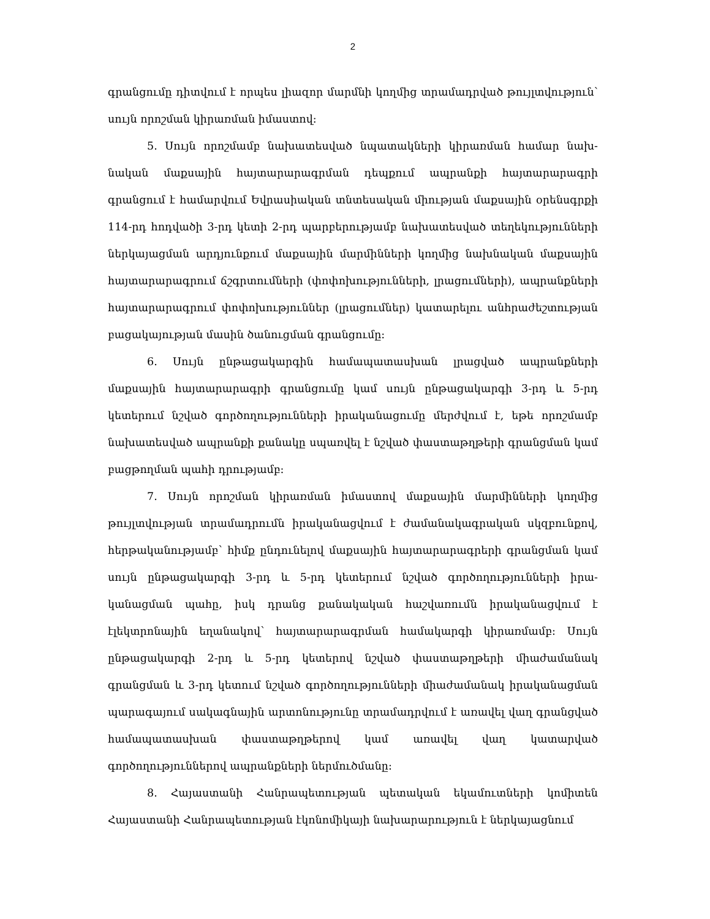2
գրանցումը դիտվում է որպես լիազոր մարմնի կողմից տրամադրված թույլտվու­թյուն՝ սույն որոշման կիրառման իմաստով:
5. Սույն որոշմամբ նախատեսված նպատակների կիրառման համար նախ­նական մաքսային հայտարարագրման դեպքում ապրանքի հայտարարագրի գրանցում է համարվում Եվրասիական տնտեսական միության մաքսային օրենսգրքի 114-րդ հոդվածի 3-րդ կետի 2-րդ պարբերությամբ նախատեսված տեղեկությունների ներկայացման արդյունքում մաքսային մարմինների կողմից նախնական մաքսային հայտարարագրում ճշգրտումների (փոփոխությունների, լրացումների), ապրանքների հայտարարագրում փոփոխություններ (լրացումներ) կատարելու անհրաժեշտության բացակայության մասին ծանուցման գրանցումը:
6. Սույն ընթացակարգին համապատասխան լրացված ապրանքների մաքսային հայտարարագրի գրանցումը կամ սույն ընթացակարգի 3-րդ և 5-րդ կետերում նշված գործողությունների իրականացումը մերժվում է, եթե որոշմամբ նախատեսված ապրանքի քանակը սպառվել է նշված փաստաթղթերի գրանցման կամ բացթողման պահի դրությամբ:
7. Սույն որոշման կիրառման իմաստով մաքսային մարմինների կողմից թույլտվության տրամադրումն իրականացվում է ժամանակագրական սկզբունքով, հերթականությամբ՝ հիմք ընդունելով մաքսային հայտարարագրերի գրանցման կամ սույն ընթացակարգի 3-րդ և 5-րդ կետերում նշված գործողությունների իրա­կանացման պահը, իսկ դրանց քանակական հաշվառումն իրականացվում է էլեկտրոնային եղանակով՝ հայտարարագրման համակարգի կիրառմամբ: Սույն ընթացակարգի 2-րդ և 5-րդ կետերով նշված փաստաթղթերի միաժամանակ գրանցման և 3-րդ կետում նշված գործողությունների միաժամանակ իրակա­նացման պարագայում սակագնային արտոնությունը տրամադրվում է առավել վաղ գրանցված համապատասխան փաստաթղթերով կամ առավել վաղ կատար­ված գործողություններով ապրանքների ներմուծմանը:
8. Հայաստանի Հանրապետության պետական եկամուտների կոմիտեն Հայաստանի Հանրապետության էկոնոմիկայի նախարարություն է ներկայացնում